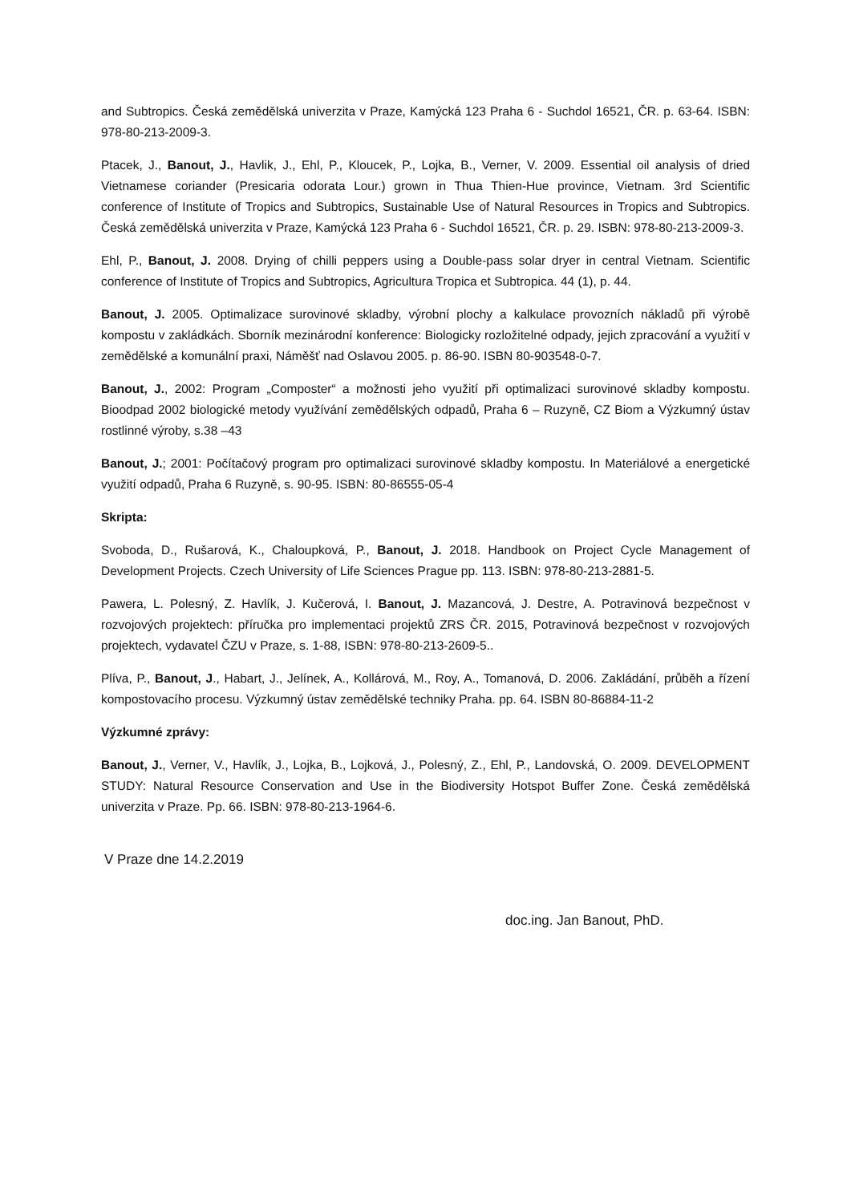and Subtropics. Česká zemědělská univerzita v Praze, Kamýcká 123 Praha 6 - Suchdol 16521, ČR. p. 63-64. ISBN: 978-80-213-2009-3.
Ptacek, J., Banout, J., Havlik, J., Ehl, P., Kloucek, P., Lojka, B., Verner, V. 2009. Essential oil analysis of dried Vietnamese coriander (Presicaria odorata Lour.) grown in Thua Thien-Hue province, Vietnam. 3rd Scientific conference of Institute of Tropics and Subtropics, Sustainable Use of Natural Resources in Tropics and Subtropics. Česká zemědělská univerzita v Praze, Kamýcká 123 Praha 6 - Suchdol 16521, ČR. p. 29. ISBN: 978-80-213-2009-3.
Ehl, P., Banout, J. 2008. Drying of chilli peppers using a Double-pass solar dryer in central Vietnam. Scientific conference of Institute of Tropics and Subtropics, Agricultura Tropica et Subtropica. 44 (1), p. 44.
Banout, J. 2005. Optimalizace surovinové skladby, výrobní plochy a kalkulace provozních nákladů při výrobě kompostu v zakládkách. Sborník mezinárodní konference: Biologicky rozložitelné odpady, jejich zpracování a využití v zemědělské a komunální praxi, Náměšť nad Oslavou 2005. p. 86-90. ISBN 80-903548-0-7.
Banout, J., 2002: Program „Composter“ a možnosti jeho využití při optimalizaci surovinové skladby kompostu. Bioodpad 2002 biologické metody využívání zemědělských odpadů, Praha 6 – Ruzyně, CZ Biom a Výzkumný ústav rostlinné výroby, s.38 –43
Banout, J.; 2001: Počítačový program pro optimalizaci surovinové skladby kompostu. In Materiálové a energetické využití odpadů, Praha 6 Ruzyně, s. 90-95. ISBN: 80-86555-05-4
Skripta:
Svoboda, D., Rušarová, K., Chaloupková, P., Banout, J. 2018. Handbook on Project Cycle Management of Development Projects. Czech University of Life Sciences Prague pp. 113. ISBN: 978-80-213-2881-5.
Pawera, L. Polesný, Z. Havlík, J. Kučerová, I. Banout, J. Mazancová, J. Destre, A. Potravinová bezpečnost v rozvojových projektech: příručka pro implementaci projektů ZRS ČR. 2015, Potravinová bezpečnost v rozvojových projektech, vydavatel ČZU v Praze, s. 1-88, ISBN: 978-80-213-2609-5..
Plíva, P., Banout, J., Habart, J., Jelínek, A., Kollárová, M., Roy, A., Tomanová, D. 2006. Zakládání, průběh a řízení kompostovacího procesu. Výzkumný ústav zemědělské techniky Praha. pp. 64. ISBN 80-86884-11-2
Výzkumné zprávy:
Banout, J., Verner, V., Havlík, J., Lojka, B., Lojková, J., Polesný, Z., Ehl, P., Landovská, O. 2009. DEVELOPMENT STUDY: Natural Resource Conservation and Use in the Biodiversity Hotspot Buffer Zone. Česká zemědělská univerzita v Praze. Pp. 66. ISBN: 978-80-213-1964-6.
V Praze dne 14.2.2019
doc.ing. Jan Banout, PhD.